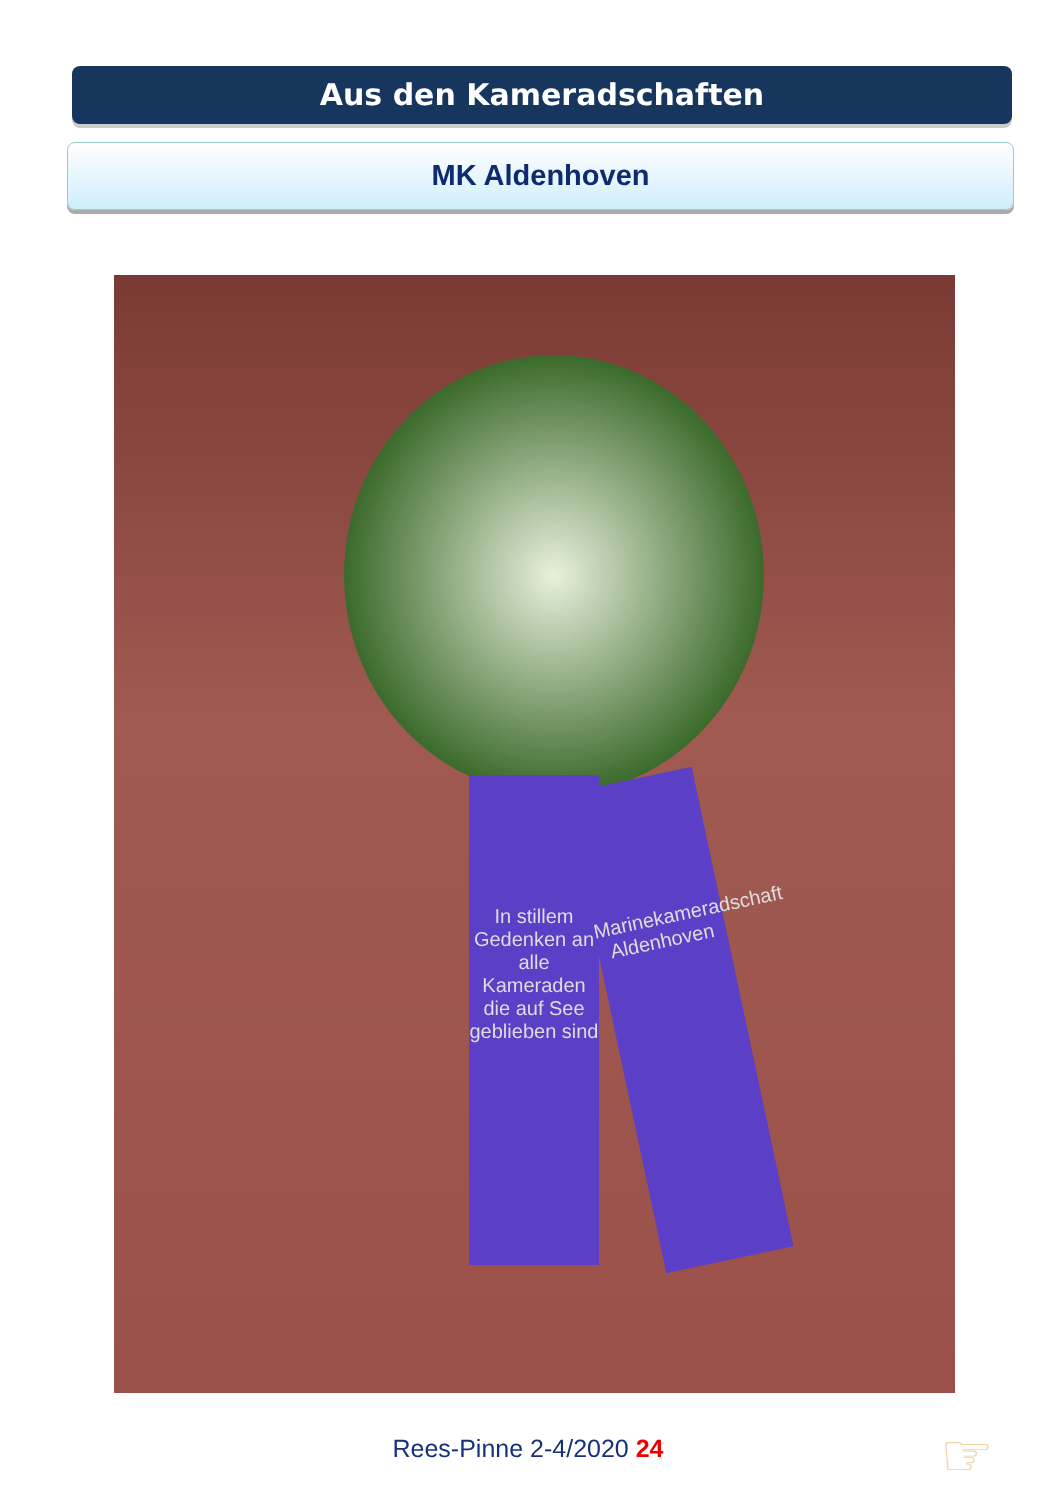Aus den Kameradschaften
MK Aldenhoven
In stillem Gedenken an alle Kameraden die auf See geblieben sind
Marinekameradschaft Aldenhoven
Rees-Pinne 2-4/2020 24 ☞